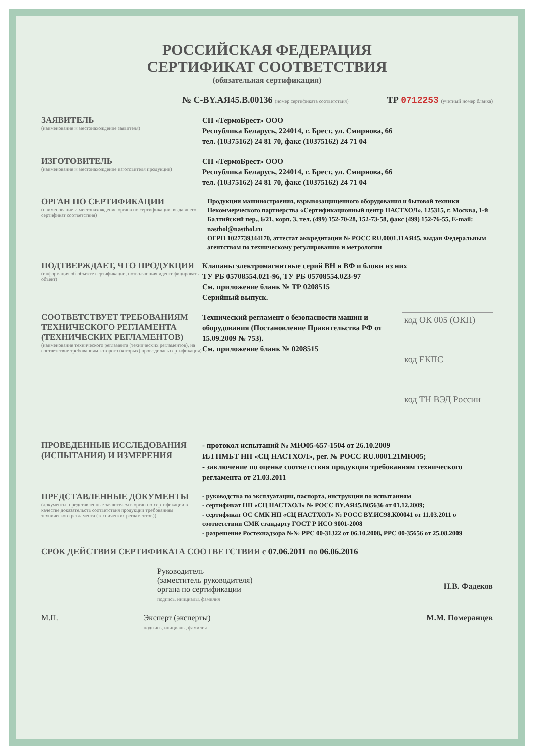РОССИЙСКАЯ ФЕДЕРАЦИЯ
СЕРТИФИКАТ СООТВЕТСТВИЯ
(обязательная сертификация)
№ С-BY.АЯ45.В.00136 (номер сертификата соответствия) ТР 0712253 (учетный номер бланка)
ЗАЯВИТЕЛЬ
(наименование и местонахождение заявителя)
СП «ТермоБрест» ООО
Республика Беларусь, 224014, г. Брест, ул. Смирнова, 66
тел. (10375162) 24 81 70, факс (10375162) 24 71 04
ИЗГОТОВИТЕЛЬ
(наименование и местонахождение изготовителя продукции)
СП «ТермоБрест» ООО
Республика Беларусь, 224014, г. Брест, ул. Смирнова, 66
тел. (10375162) 24 81 70, факс (10375162) 24 71 04
ОРГАН ПО СЕРТИФИКАЦИИ
(наименование и местонахождение органа по сертификации, выдавшего сертификат соответствия)
Продукции машиностроения, взрывозащищенного оборудования и бытовой техники Некоммерческого партнерства «Сертификационный центр НАСТХОЛ». 125315, г. Москва, 1-й Балтийский пер., 6/21, корп. 3, тел. (499) 152-70-28, 152-73-58, факс (499) 152-76-55, E-mail: nasthol@nasthol.ru
ОГРН 1027739344170, аттестат аккредитации № РОСС RU.0001.11АЯ45, выдан Федеральным агентством по техническому регулированию и метрологии
ПОДТВЕРЖДАЕТ, ЧТО ПРОДУКЦИЯ
(информация об объекте сертификации, позволяющая идентифицировать объект)
Клапаны электромагнитные серий ВН и ВФ и блоки из них
ТУ РБ 05708554.021-96, ТУ РБ 05708554.023-97
См. приложение бланк № ТР 0208515
Серийный выпуск.
СООТВЕТСТВУЕТ ТРЕБОВАНИЯМ ТЕХНИЧЕСКОГО РЕГЛАМЕНТА (ТЕХНИЧЕСКИХ РЕГЛАМЕНТОВ)
(наименование технического регламента (технических регламентов), на соответствие требованиям которого (которых) проводилась сертификация)
Технический регламент о безопасности машин и оборудования (Постановление Правительства РФ от 15.09.2009 № 753).
См. приложение бланк № 0208515
код ОК 005 (ОКП)
код ЕКПС
код ТН ВЭД России
ПРОВЕДЕННЫЕ ИССЛЕДОВАНИЯ (ИСПЫТАНИЯ) И ИЗМЕРЕНИЯ
- протокол испытаний № МЮ05-657-1504 от 26.10.2009
ИЛ ПМБТ НП «СЦ НАСТХОЛ», рег. № РОСС RU.0001.21МЮ05;
- заключение по оценке соответствия продукции требованиям технического регламента от 21.03.2011
ПРЕДСТАВЛЕННЫЕ ДОКУМЕНТЫ
(документы, представленные заявителем в орган по сертификации в качестве доказательств соответствия продукции требованиям технического регламента (технических регламентов))
- руководства по эксплуатации, паспорта, инструкции по испытаниям
- сертификат НП «СЦ НАСТХОЛ» № РОСС BY.АЯ45.В05636 от 01.12.2009;
- сертификат ОС СМК НП «СЦ НАСТХОЛ» № РОСС BY.ИС98.К00041 от 11.03.2011 о соответствии СМК стандарту ГОСТ Р ИСО 9001-2008
- разрешение Ростехнадзора №№ РРС 00-31322 от 06.10.2008, РРС 00-35656 от 25.08.2009
СРОК ДЕЙСТВИЯ СЕРТИФИКАТА СООТВЕТСТВИЯ с 07.06.2011 по 06.06.2016
Руководитель
(заместитель руководителя)
органа по сертификации
подпись, инициалы, фамилия
Н.В. Фадеков
М.П. Эксперт (эксперты)
подпись, инициалы, фамилия
М.М. Померанцев